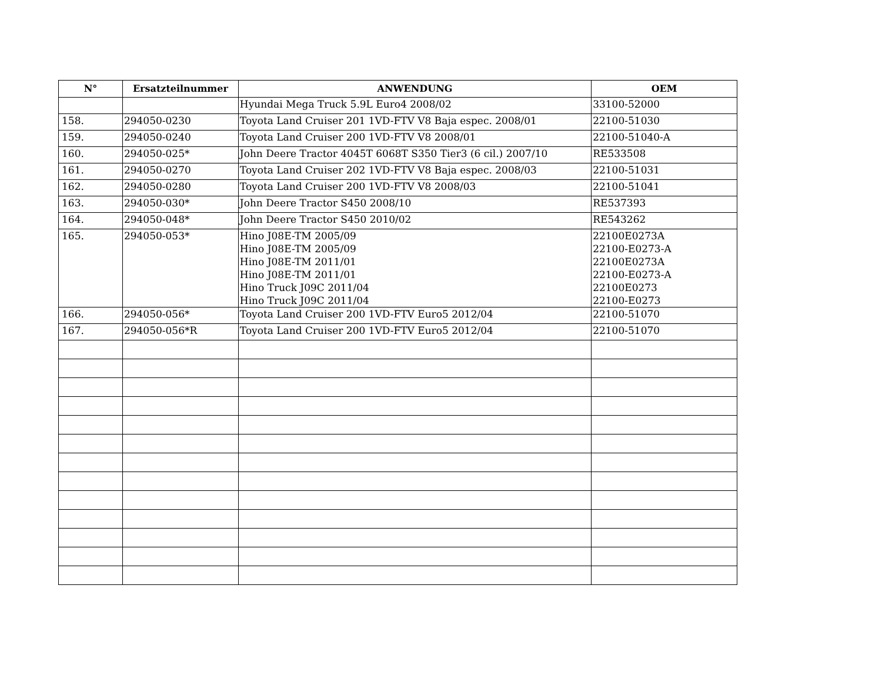| N° | Ersatzteilnummer | ANWENDUNG | OEM |
| --- | --- | --- | --- |
| | | Hyundai Mega Truck 5.9L Euro4 2008/02 | 33100-52000 |
| 158. | 294050-0230 | Toyota Land Cruiser 201 1VD-FTV V8 Baja espec. 2008/01 | 22100-51030 |
| 159. | 294050-0240 | Toyota Land Cruiser 200 1VD-FTV V8 2008/01 | 22100-51040-A |
| 160. | 294050-025* | John Deere Tractor 4045T 6068T S350 Tier3 (6 cil.) 2007/10 | RE533508 |
| 161. | 294050-0270 | Toyota Land Cruiser 202 1VD-FTV V8 Baja espec. 2008/03 | 22100-51031 |
| 162. | 294050-0280 | Toyota Land Cruiser 200 1VD-FTV V8 2008/03 | 22100-51041 |
| 163. | 294050-030* | John Deere Tractor S450 2008/10 | RE537393 |
| 164. | 294050-048* | John Deere Tractor S450 2010/02 | RE543262 |
| 165. | 294050-053* | Hino J08E-TM 2005/09 Hino J08E-TM 2005/09 Hino J08E-TM 2011/01 Hino J08E-TM 2011/01 Hino Truck J09C 2011/04 Hino Truck J09C 2011/04 | 22100E0273A 22100-E0273-A 22100E0273A 22100-E0273-A 22100E0273 22100-E0273 |
| 166. | 294050-056* | Toyota Land Cruiser 200 1VD-FTV Euro5 2012/04 | 22100-51070 |
| 167. | 294050-056*R | Toyota Land Cruiser 200 1VD-FTV Euro5 2012/04 | 22100-51070 |